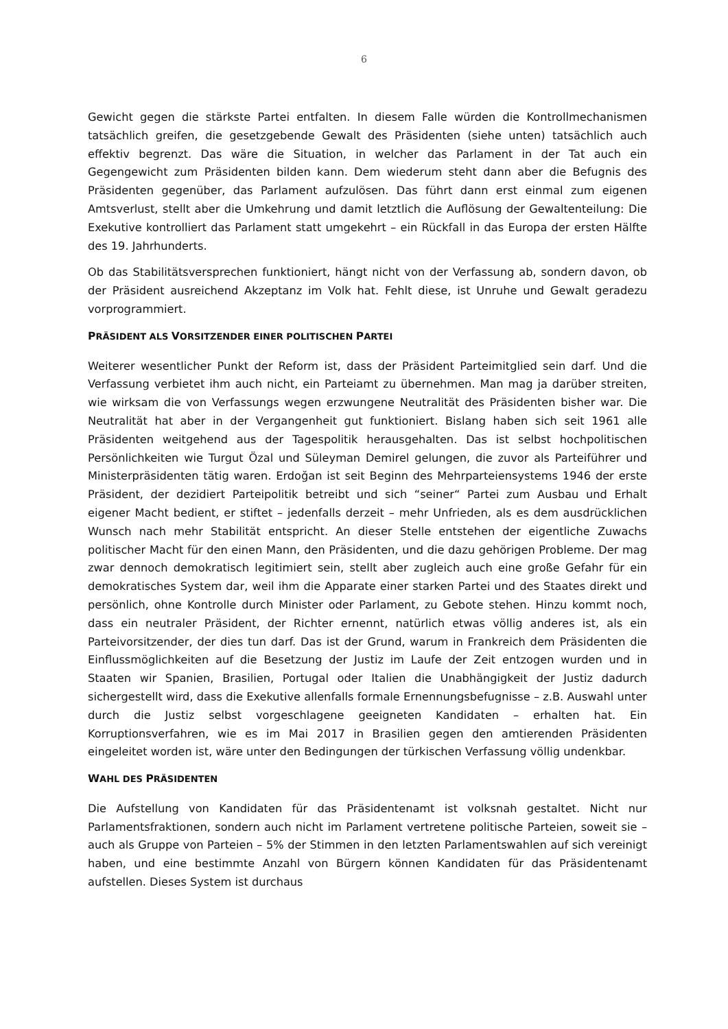6
Gewicht gegen die stärkste Partei entfalten. In diesem Falle würden die Kontrollmechanismen tatsächlich greifen, die gesetzgebende Gewalt des Präsidenten (siehe unten) tatsächlich auch effektiv begrenzt. Das wäre die Situation, in welcher das Parlament in der Tat auch ein Gegengewicht zum Präsidenten bilden kann. Dem wiederum steht dann aber die Befugnis des Präsidenten gegenüber, das Parlament aufzulösen. Das führt dann erst einmal zum eigenen Amtsverlust, stellt aber die Umkehrung und damit letztlich die Auflösung der Gewaltenteilung: Die Exekutive kontrolliert das Parlament statt umgekehrt – ein Rückfall in das Europa der ersten Hälfte des 19. Jahrhunderts.
Ob das Stabilitätsversprechen funktioniert, hängt nicht von der Verfassung ab, sondern davon, ob der Präsident ausreichend Akzeptanz im Volk hat. Fehlt diese, ist Unruhe und Gewalt geradezu vorprogrammiert.
PRÄSIDENT ALS VORSITZENDER EINER POLITISCHEN PARTEI
Weiterer wesentlicher Punkt der Reform ist, dass der Präsident Parteimitglied sein darf. Und die Verfassung verbietet ihm auch nicht, ein Parteiamt zu übernehmen. Man mag ja darüber streiten, wie wirksam die von Verfassungs wegen erzwungene Neutralität des Präsidenten bisher war. Die Neutralität hat aber in der Vergangenheit gut funktioniert. Bislang haben sich seit 1961 alle Präsidenten weitgehend aus der Tagespolitik herausgehalten. Das ist selbst hochpolitischen Persönlichkeiten wie Turgut Özal und Süleyman Demirel gelungen, die zuvor als Parteiführer und Ministerpräsidenten tätig waren. Erdoğan ist seit Beginn des Mehrparteiensystems 1946 der erste Präsident, der dezidiert Parteipolitik betreibt und sich “seiner“ Partei zum Ausbau und Erhalt eigener Macht bedient, er stiftet – jedenfalls derzeit – mehr Unfrieden, als es dem ausdrücklichen Wunsch nach mehr Stabilität entspricht. An dieser Stelle entstehen der eigentliche Zuwachs politischer Macht für den einen Mann, den Präsidenten, und die dazu gehörigen Probleme. Der mag zwar dennoch demokratisch legitimiert sein, stellt aber zugleich auch eine große Gefahr für ein demokratisches System dar, weil ihm die Apparate einer starken Partei und des Staates direkt und persönlich, ohne Kontrolle durch Minister oder Parlament, zu Gebote stehen. Hinzu kommt noch, dass ein neutraler Präsident, der Richter ernennt, natürlich etwas völlig anderes ist, als ein Parteivorsitzender, der dies tun darf. Das ist der Grund, warum in Frankreich dem Präsidenten die Einflussmöglichkeiten auf die Besetzung der Justiz im Laufe der Zeit entzogen wurden und in Staaten wir Spanien, Brasilien, Portugal oder Italien die Unabhängigkeit der Justiz dadurch sichergestellt wird, dass die Exekutive allenfalls formale Ernennungsbefugnisse – z.B. Auswahl unter durch die Justiz selbst vorgeschlagene geeigneten Kandidaten – erhalten hat. Ein Korruptionsverfahren, wie es im Mai 2017 in Brasilien gegen den amtierenden Präsidenten eingeleitet worden ist, wäre unter den Bedingungen der türkischen Verfassung völlig undenkbar.
WAHL DES PRÄSIDENTEN
Die Aufstellung von Kandidaten für das Präsidentenamt ist volksnah gestaltet. Nicht nur Parlamentsfraktionen, sondern auch nicht im Parlament vertretene politische Parteien, soweit sie – auch als Gruppe von Parteien – 5% der Stimmen in den letzten Parlamentswahlen auf sich vereinigt haben, und eine bestimmte Anzahl von Bürgern können Kandidaten für das Präsidentenamt aufstellen. Dieses System ist durchaus